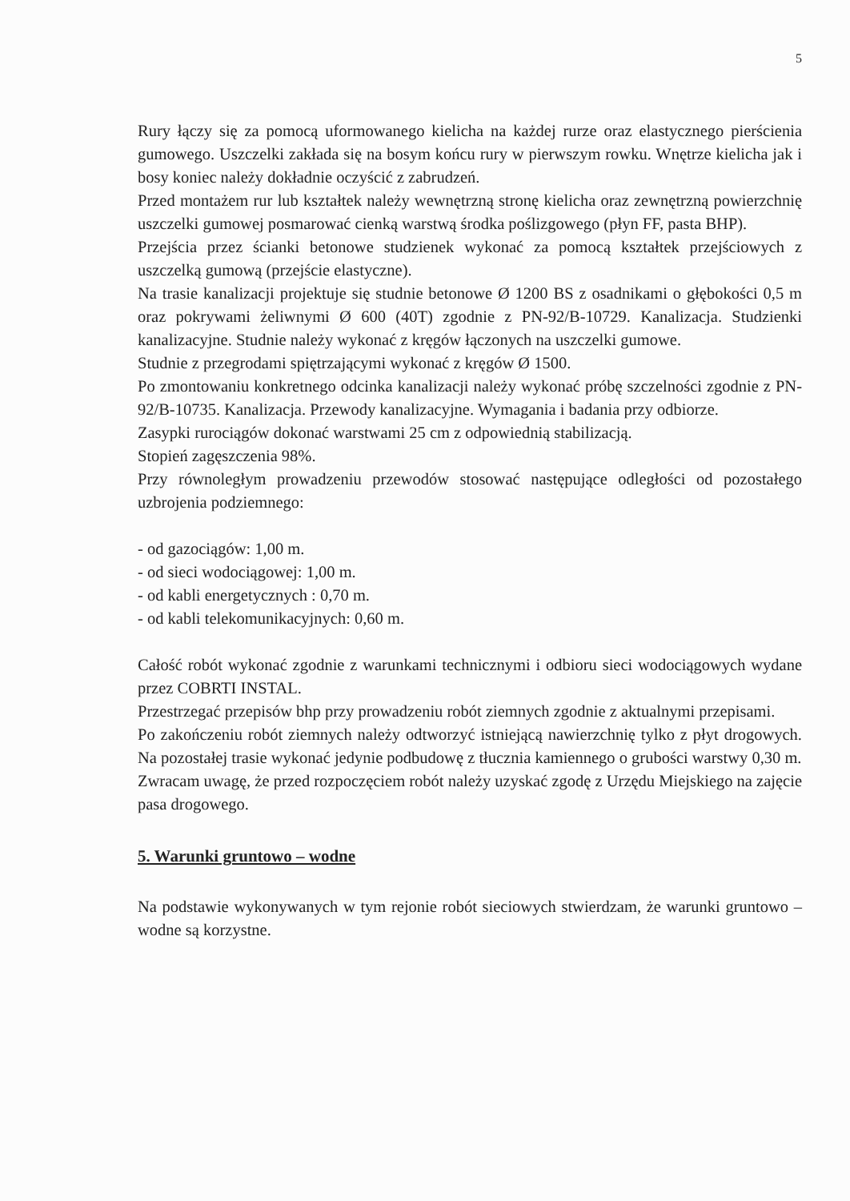5
Rury łączy się za pomocą uformowanego kielicha na każdej rurze oraz elastycznego pierścienia gumowego. Uszczelki zakłada się na bosym końcu rury w pierwszym rowku. Wnętrze kielicha jak i bosy koniec należy dokładnie oczyścić z zabrudzeń.
Przed montażem rur lub kształtek należy wewnętrzną stronę kielicha oraz zewnętrzną powierzchnię uszczelki gumowej posmarować cienką warstwą środka poślizgowego (płyn FF, pasta BHP).
Przejścia przez ścianki betonowe studzienek wykonać za pomocą kształtek przejściowych z uszczelką gumową (przejście elastyczne).
Na trasie kanalizacji projektuje się studnie betonowe Ø 1200 BS z osadnikami o głębokości 0,5 m oraz pokrywami żeliwnymi Ø 600 (40T) zgodnie z PN-92/B-10729. Kanalizacja. Studzienki kanalizacyjne. Studnie należy wykonać z kręgów łączonych na uszczelki gumowe.
Studnie z przegrodami spiętrzającymi wykonać z kręgów Ø 1500.
Po zmontowaniu konkretnego odcinka kanalizacji należy wykonać próbę szczelności zgodnie z PN-92/B-10735. Kanalizacja. Przewody kanalizacyjne. Wymagania i badania przy odbiorze.
Zasypki rurociągów dokonać warstwami 25 cm z odpowiednią stabilizacją.
Stopień zagęszczenia 98%.
Przy równoległym prowadzeniu przewodów stosować następujące odległości od pozostałego uzbrojenia podziemnego:
- od gazociągów: 1,00 m.
- od sieci wodociągowej: 1,00 m.
- od kabli energetycznych : 0,70 m.
- od kabli telekomunikacyjnych: 0,60 m.
Całość robót wykonać zgodnie z warunkami technicznymi i odbioru sieci wodociągowych wydane przez COBRTI INSTAL.
Przestrzegać przepisów bhp przy prowadzeniu robót ziemnych zgodnie z aktualnymi przepisami.
Po zakończeniu robót ziemnych należy odtworzyć istniejącą nawierzchnię tylko z płyt drogowych. Na pozostałej trasie wykonać jedynie podbudowę z tłucznia kamiennego o grubości warstwy 0,30 m.
Zwracam uwagę, że przed rozpoczęciem robót należy uzyskać zgodę z Urzędu Miejskiego na zajęcie pasa drogowego.
5. Warunki gruntowo – wodne
Na podstawie wykonywanych w tym rejonie robót sieciowych stwierdzam, że warunki gruntowo – wodne są korzystne.